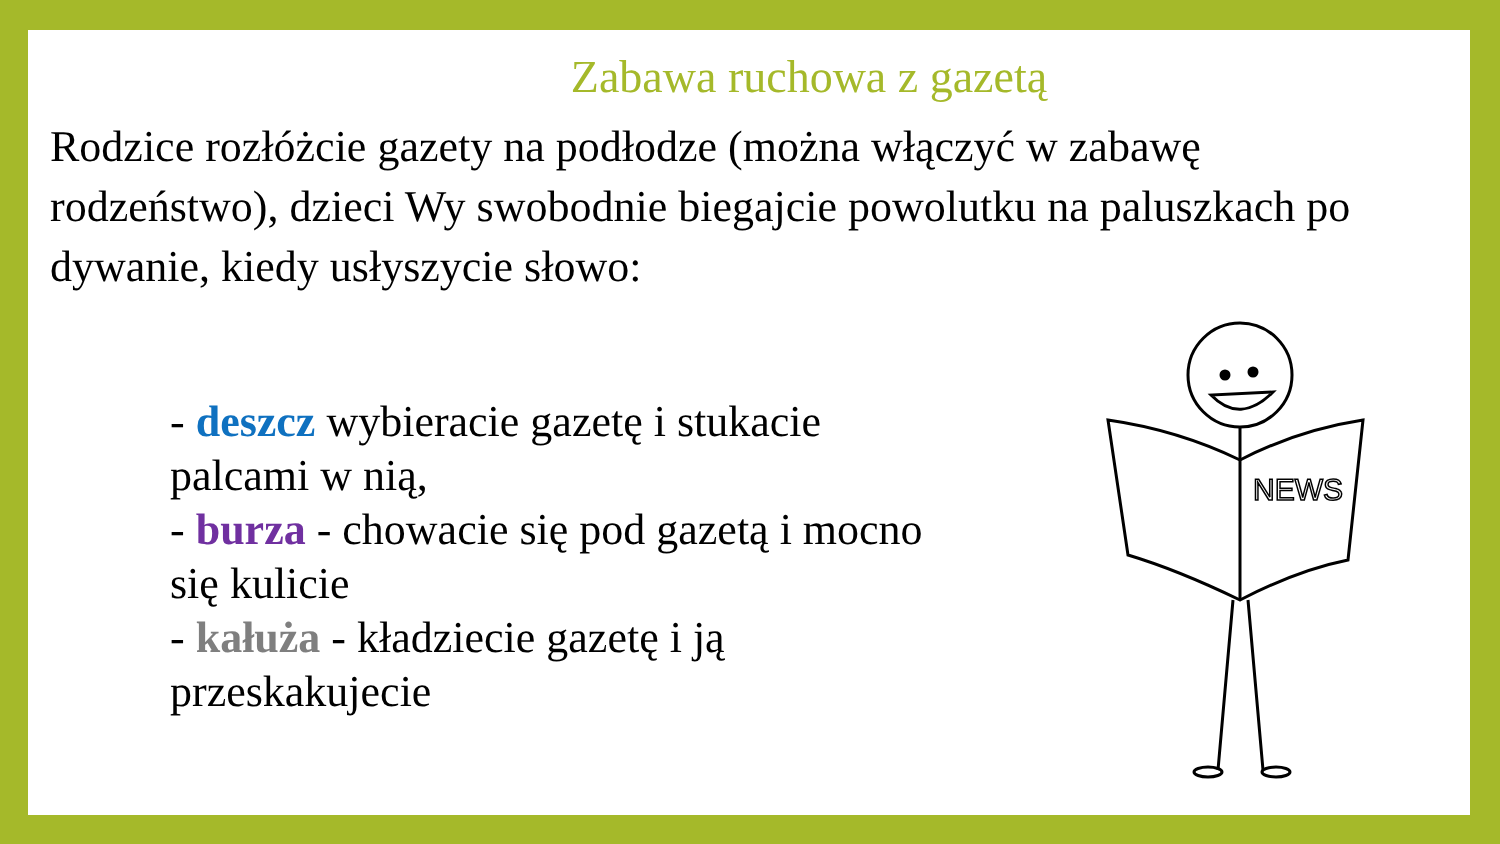Zabawa ruchowa z gazetą
Rodzice rozłóżcie gazety na podłodze (można włączyć w zabawę rodzeństwo), dzieci Wy swobodnie biegajcie powolutku na paluszkach po dywanie, kiedy usłyszycie słowo:
- deszcz wybieracie gazetę i stukacie palcami w nią,
- burza - chowacie się pod gazetą i mocno się kulicie
- kałuża - kładziecie gazetę i ją przeskakujecie
NEWS